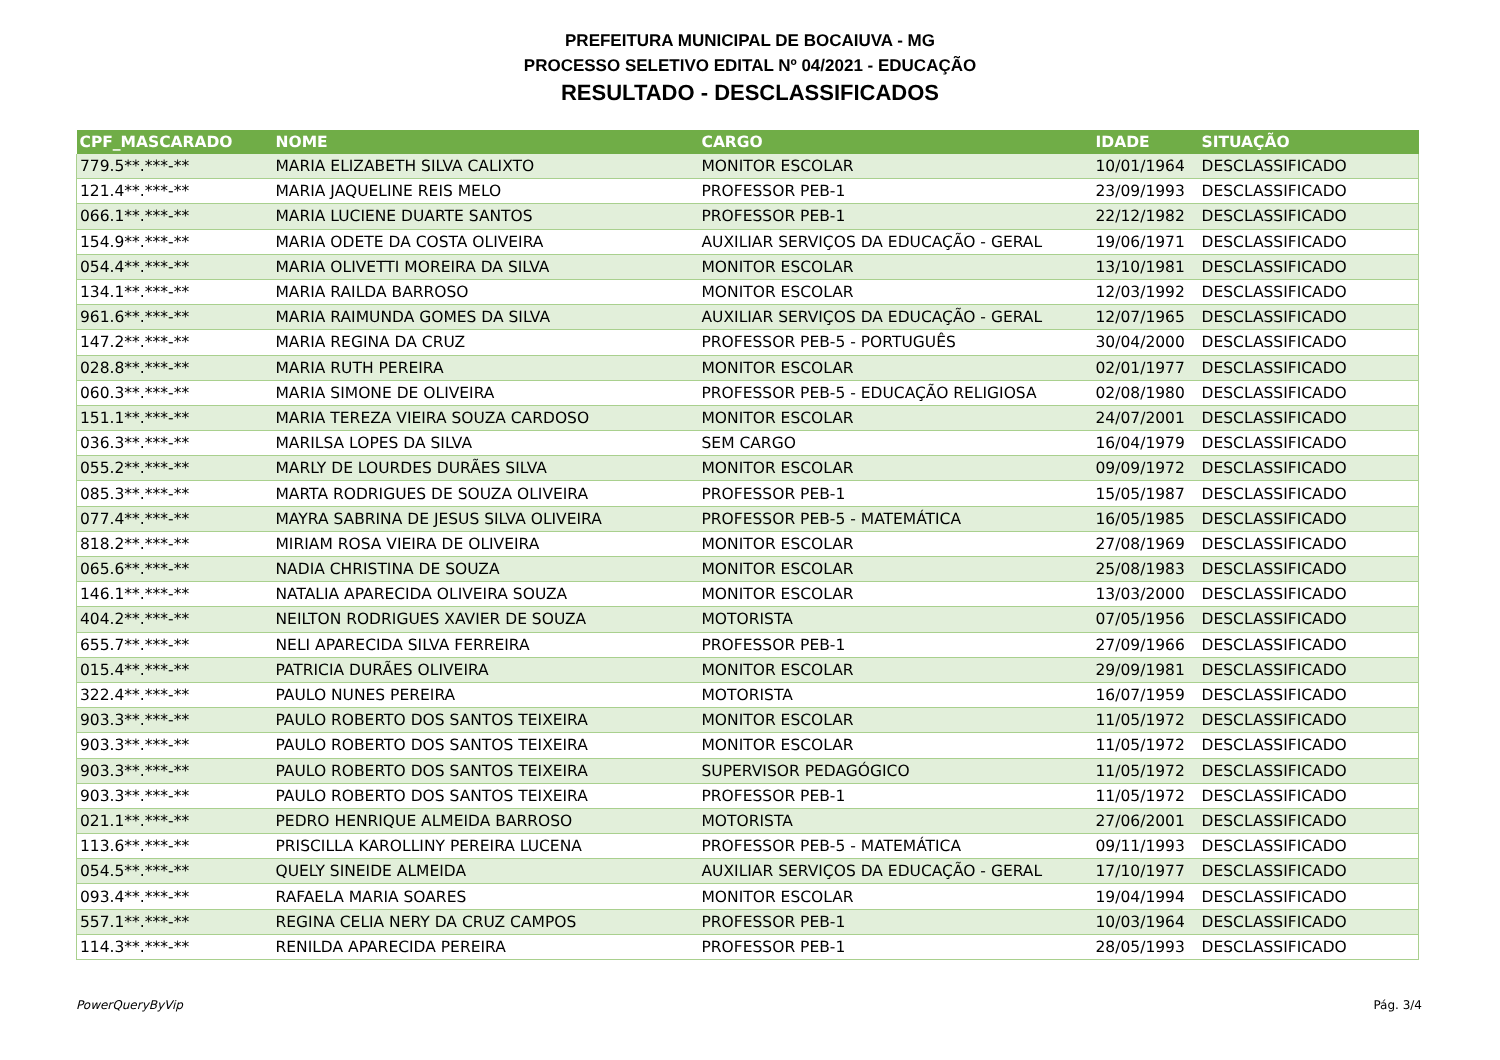PREFEITURA MUNICIPAL DE BOCAIUVA - MG
PROCESSO SELETIVO EDITAL Nº 04/2021 - EDUCAÇÃO
RESULTADO - DESCLASSIFICADOS
| CPF_MASCARADO | NOME | CARGO | IDADE | SITUAÇÃO |
| --- | --- | --- | --- | --- |
| 779.5**.***-** | MARIA ELIZABETH SILVA CALIXTO | MONITOR ESCOLAR | 10/01/1964 | DESCLASSIFICADO |
| 121.4**.***-** | MARIA JAQUELINE REIS MELO | PROFESSOR PEB-1 | 23/09/1993 | DESCLASSIFICADO |
| 066.1**.***-** | MARIA LUCIENE DUARTE SANTOS | PROFESSOR PEB-1 | 22/12/1982 | DESCLASSIFICADO |
| 154.9**.***-** | MARIA ODETE DA COSTA OLIVEIRA | AUXILIAR SERVIÇOS DA EDUCAÇÃO - GERAL | 19/06/1971 | DESCLASSIFICADO |
| 054.4**.***-** | MARIA OLIVETTI MOREIRA DA SILVA | MONITOR ESCOLAR | 13/10/1981 | DESCLASSIFICADO |
| 134.1**.***-** | MARIA RAILDA BARROSO | MONITOR ESCOLAR | 12/03/1992 | DESCLASSIFICADO |
| 961.6**.***-** | MARIA RAIMUNDA GOMES DA SILVA | AUXILIAR SERVIÇOS DA EDUCAÇÃO - GERAL | 12/07/1965 | DESCLASSIFICADO |
| 147.2**.***-** | MARIA REGINA DA CRUZ | PROFESSOR PEB-5 - PORTUGUÊS | 30/04/2000 | DESCLASSIFICADO |
| 028.8**.***-** | MARIA RUTH PEREIRA | MONITOR ESCOLAR | 02/01/1977 | DESCLASSIFICADO |
| 060.3**.***-** | MARIA SIMONE DE OLIVEIRA | PROFESSOR PEB-5 - EDUCAÇÃO RELIGIOSA | 02/08/1980 | DESCLASSIFICADO |
| 151.1**.***-** | MARIA TEREZA VIEIRA SOUZA CARDOSO | MONITOR ESCOLAR | 24/07/2001 | DESCLASSIFICADO |
| 036.3**.***-** | MARILSA LOPES DA SILVA | SEM CARGO | 16/04/1979 | DESCLASSIFICADO |
| 055.2**.***-** | MARLY DE LOURDES DURÃES SILVA | MONITOR ESCOLAR | 09/09/1972 | DESCLASSIFICADO |
| 085.3**.***-** | MARTA RODRIGUES DE SOUZA OLIVEIRA | PROFESSOR PEB-1 | 15/05/1987 | DESCLASSIFICADO |
| 077.4**.***-** | MAYRA SABRINA DE JESUS SILVA OLIVEIRA | PROFESSOR PEB-5 - MATEMÁTICA | 16/05/1985 | DESCLASSIFICADO |
| 818.2**.***-** | MIRIAM ROSA VIEIRA DE OLIVEIRA | MONITOR ESCOLAR | 27/08/1969 | DESCLASSIFICADO |
| 065.6**.***-** | NADIA CHRISTINA DE SOUZA | MONITOR ESCOLAR | 25/08/1983 | DESCLASSIFICADO |
| 146.1**.***-** | NATALIA APARECIDA OLIVEIRA SOUZA | MONITOR ESCOLAR | 13/03/2000 | DESCLASSIFICADO |
| 404.2**.***-** | NEILTON RODRIGUES XAVIER DE SOUZA | MOTORISTA | 07/05/1956 | DESCLASSIFICADO |
| 655.7**.***-** | NELI APARECIDA SILVA FERREIRA | PROFESSOR PEB-1 | 27/09/1966 | DESCLASSIFICADO |
| 015.4**.***-** | PATRICIA DURÃES OLIVEIRA | MONITOR ESCOLAR | 29/09/1981 | DESCLASSIFICADO |
| 322.4**.***-** | PAULO NUNES PEREIRA | MOTORISTA | 16/07/1959 | DESCLASSIFICADO |
| 903.3**.***-** | PAULO ROBERTO DOS SANTOS TEIXEIRA | MONITOR ESCOLAR | 11/05/1972 | DESCLASSIFICADO |
| 903.3**.***-** | PAULO ROBERTO DOS SANTOS TEIXEIRA | MONITOR ESCOLAR | 11/05/1972 | DESCLASSIFICADO |
| 903.3**.***-** | PAULO ROBERTO DOS SANTOS TEIXEIRA | SUPERVISOR PEDAGÓGICO | 11/05/1972 | DESCLASSIFICADO |
| 903.3**.***-** | PAULO ROBERTO DOS SANTOS TEIXEIRA | PROFESSOR PEB-1 | 11/05/1972 | DESCLASSIFICADO |
| 021.1**.***-** | PEDRO HENRIQUE ALMEIDA BARROSO | MOTORISTA | 27/06/2001 | DESCLASSIFICADO |
| 113.6**.***-** | PRISCILLA KAROLLINY PEREIRA LUCENA | PROFESSOR PEB-5 - MATEMÁTICA | 09/11/1993 | DESCLASSIFICADO |
| 054.5**.***-** | QUELY SINEIDE ALMEIDA | AUXILIAR SERVIÇOS DA EDUCAÇÃO - GERAL | 17/10/1977 | DESCLASSIFICADO |
| 093.4**.***-** | RAFAELA MARIA SOARES | MONITOR ESCOLAR | 19/04/1994 | DESCLASSIFICADO |
| 557.1**.***-** | REGINA CELIA NERY DA CRUZ CAMPOS | PROFESSOR PEB-1 | 10/03/1964 | DESCLASSIFICADO |
| 114.3**.***-** | RENILDA APARECIDA PEREIRA | PROFESSOR PEB-1 | 28/05/1993 | DESCLASSIFICADO |
PowerQueryByVip Pág. 3/4